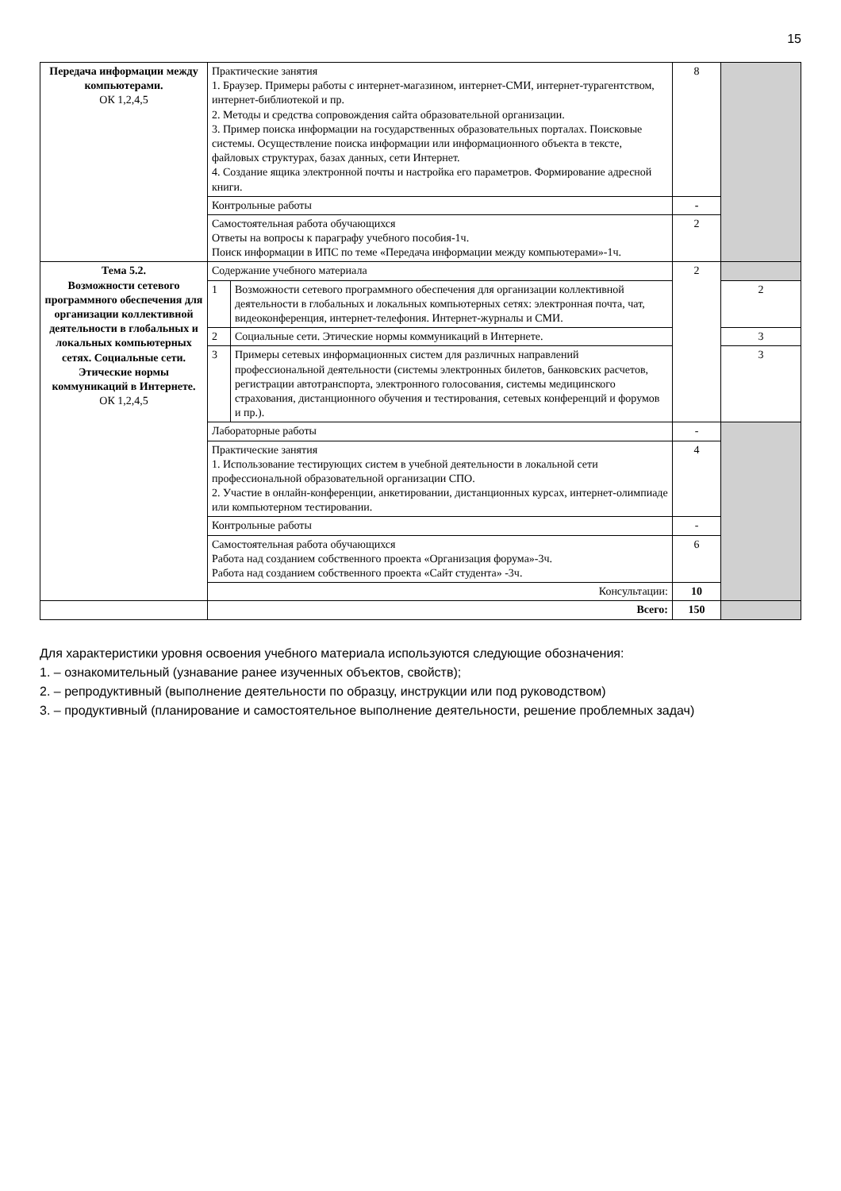15
| Передача информации между компьютерами. ОК 1,2,4,5 | Практические занятия 1. Браузер. Примеры работы с интернет-магазином, интернет-СМИ, интернет-турагентством, интернет-библиотекой и пр. 2. Методы и средства сопровождения сайта образовательной организации. 3. Пример поиска информации на государственных образовательных порталах. Поисковые системы. Осуществление поиска информации или информационного объекта в тексте, файловых структурах, базах данных, сети Интернет. 4. Создание ящика электронной почты и настройка его параметров. Формирование адресной книги. | | 8 | |
| | Контрольные работы | | - | |
| | Самостоятельная работа обучающихся Ответы на вопросы к параграфу учебного пособия-1ч. Поиск информации в ИПС по теме «Передача информации между компьютерами»-1ч. | | 2 | |
| Тема 5.2. Возможности сетевого программного обеспечения для организации коллективной деятельности в глобальных и локальных компьютерных сетях. Социальные сети. Этические нормы коммуникаций в Интернете. ОК 1,2,4,5 | Содержание учебного материала | | 2 | |
| | 1 | Возможности сетевого программного обеспечения для организации коллективной деятельности в глобальных и локальных компьютерных сетях: электронная почта, чат, видеоконференция, интернет-телефония. Интернет-журналы и СМИ. | | 2 |
| | 2 | Социальные сети. Этические нормы коммуникаций в Интернете. | | 3 |
| | 3 | Примеры сетевых информационных систем для различных направлений профессиональной деятельности (системы электронных билетов, банковских расчетов, регистрации автотранспорта, электронного голосования, системы медицинского страхования, дистанционного обучения и тестирования, сетевых конференций и форумов и пр.). | | 3 |
| | Лабораторные работы | | - | |
| | Практические занятия 1. Использование тестирующих систем в учебной деятельности в локальной сети профессиональной образовательной организации СПО. 2. Участие в онлайн-конференции, анкетировании, дистанционных курсах, интернет-олимпиаде или компьютерном тестировании. | | 4 | |
| | Контрольные работы | | - | |
| | Самостоятельная работа обучающихся Работа над созданием собственного проекта «Организация форума»-3ч. Работа над созданием собственного проекта «Сайт студента» -3ч. | | 6 | |
| | Консультации: | | 10 | |
| | Всего: | | 150 | |
Для характеристики уровня освоения учебного материала используются следующие обозначения:
1. – ознакомительный (узнавание ранее изученных объектов, свойств);
2. – репродуктивный (выполнение деятельности по образцу, инструкции или под руководством)
3. – продуктивный (планирование и самостоятельное выполнение деятельности, решение проблемных задач)